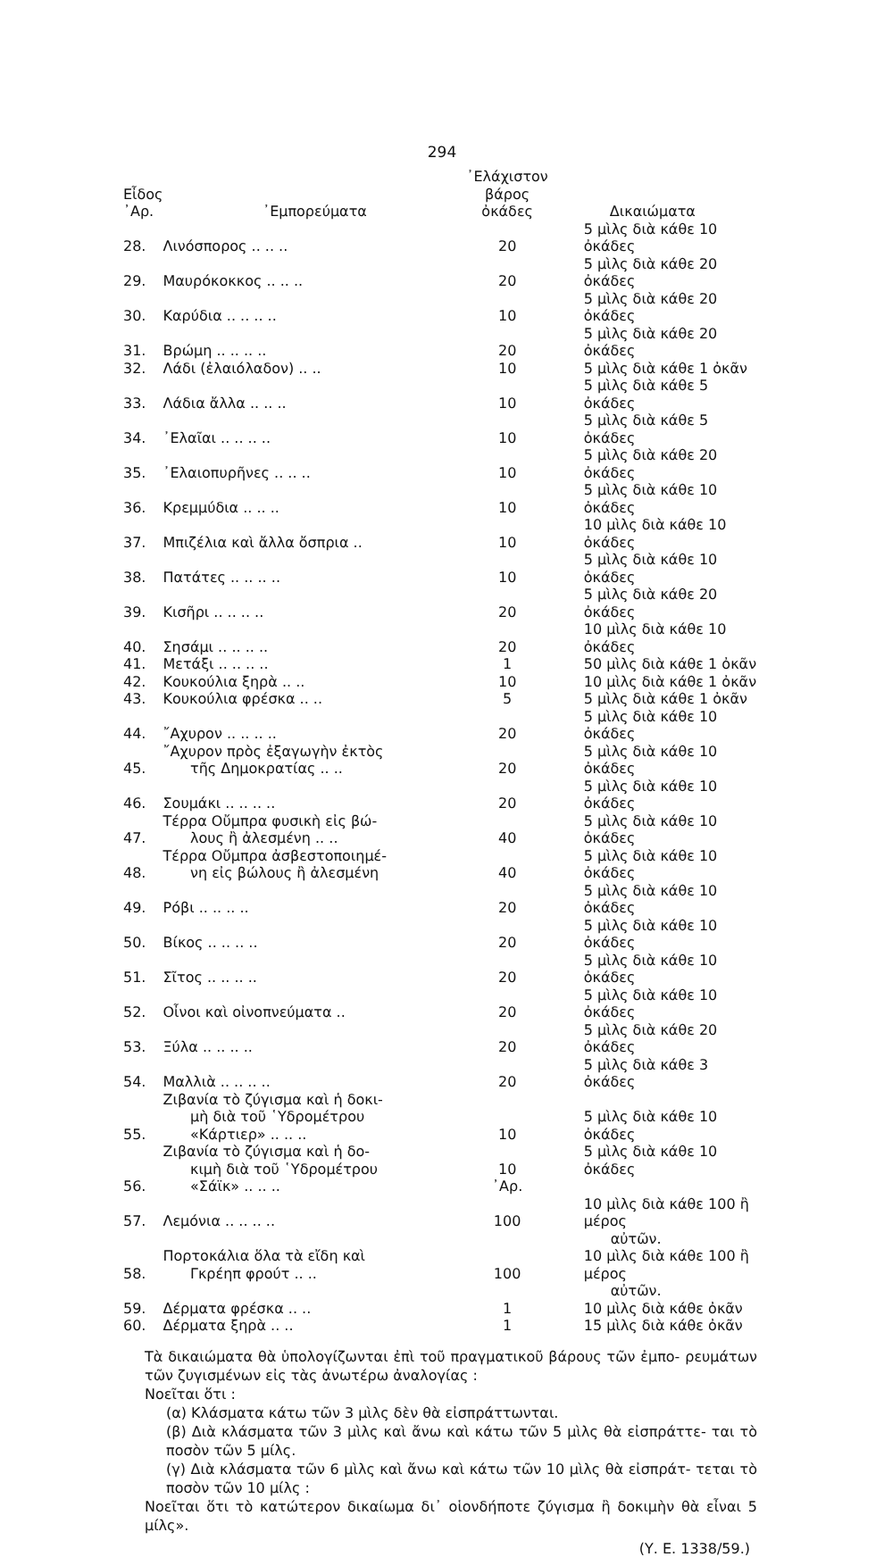294
| Εἶδος ᾿Αρ. | ᾿Εμπορεύματα | ᾿Ελάχιστον βάρος ὀκάδες | Δικαιώματα |
| --- | --- | --- | --- |
| 28. | Λινόσπορος .. .. .. | 20 | 5 μὶλς διὰ κάθε 10 ὀκάδες |
| 29. | Μαυρόκοκκος .. .. .. | 20 | 5 μὶλς διὰ κάθε 20 ὀκάδες |
| 30. | Καρύδια .. .. .. .. | 10 | 5 μὶλς διὰ κάθε 20 ὀκάδες |
| 31. | Βρώμη .. .. .. .. | 20 | 5 μὶλς διὰ κάθε 20 ὀκάδες |
| 32. | Λάδι (ἐλαιόλαδον) .. .. | 10 | 5 μὶλς διὰ κάθε 1 ὀκᾶν |
| 33. | Λάδια ἄλλα .. .. .. | 10 | 5 μὶλς διὰ κάθε 5 ὀκάδες |
| 34. | ᾿Ελαῖαι .. .. .. .. | 10 | 5 μὶλς διὰ κάθε 5 ὀκάδες |
| 35. | ᾿Ελαιοπυρῆνες .. .. .. | 10 | 5 μὶλς διὰ κάθε 20 ὀκάδες |
| 36. | Κρεμμύδια .. .. .. | 10 | 5 μὶλς διὰ κάθε 10 ὀκάδες |
| 37. | Μπιζέλια καὶ ἄλλα ὄσπρια .. | 10 | 10 μὶλς διὰ κάθε 10 ὀκάδες |
| 38. | Πατάτες .. .. .. .. | 10 | 5 μὶλς διὰ κάθε 10 ὀκάδες |
| 39. | Κισῆρι .. .. .. .. | 20 | 5 μὶλς διὰ κάθε 20 ὀκάδες |
| 40. | Σησάμι .. .. .. .. | 20 | 10 μὶλς διὰ κάθε 10 ὀκάδες |
| 41. | Μετάξι .. .. .. .. | 1 | 50 μὶλς διὰ κάθε 1 ὀκᾶν |
| 42. | Κουκούλια ξηρὰ .. .. | 10 | 10 μὶλς διὰ κάθε 1 ὀκᾶν |
| 43. | Κουκούλια φρέσκα .. .. | 5 | 5 μὶλς διὰ κάθε 1 ὀκᾶν |
| 44. | ῎Αχυρον .. .. .. .. | 20 | 5 μὶλς διὰ κάθε 10 ὀκάδες |
| 45. | ῎Αχυρον πρὸς ἐξαγωγὴν ἐκτὸς τῆς Δημοκρατίας .. .. | 20 | 5 μὶλς διὰ κάθε 10 ὀκάδες |
| 46. | Σουμάκι .. .. .. .. | 20 | 5 μὶλς διὰ κάθε 10 ὀκάδες |
| 47. | Τέρρα Οὔμπρα φυσικὴ εἰς βώ- λους ἢ ἀλεσμένη .. .. | 40 | 5 μὶλς διὰ κάθε 10 ὀκάδες |
| 48. | Τέρρα Οὔμπρα ἀσβεστοποιημέ- νη εἰς βώλους ἢ ἀλεσμένη | 40 | 5 μὶλς διὰ κάθε 10 ὀκάδες |
| 49. | Ρόβι .. .. .. .. | 20 | 5 μὶλς διὰ κάθε 10 ὀκάδες |
| 50. | Βίκος .. .. .. .. | 20 | 5 μὶλς διὰ κάθε 10 ὀκάδες |
| 51. | Σῖτος .. .. .. .. | 20 | 5 μὶλς διὰ κάθε 10 ὀκάδες |
| 52. | Οἶνοι καὶ οἰνοπνεύματα .. | 20 | 5 μὶλς διὰ κάθε 10 ὀκάδες |
| 53. | Ξύλα .. .. .. .. | 20 | 5 μὶλς διὰ κάθε 20 ὀκάδες |
| 54. | Μαλλιὰ .. .. .. .. | 20 | 5 μὶλς διὰ κάθε 3 ὀκάδες |
| 55. | Ζιβανία τὸ ζύγισμα καὶ ἡ δοκι- μὴ διὰ τοῦ ῾Υδρομέτρου «Κάρτιερ» .. .. .. | 10 | 5 μὶλς διὰ κάθε 10 ὀκάδες |
| 56. | Ζιβανία τὸ ζύγισμα καὶ ἡ δο- κιμὴ διὰ τοῦ ῾Υδρομέτρου «Σάϊκ» .. .. .. | 10 ᾿Αρ. | 5 μὶλς διὰ κάθε 10 ὀκάδες |
| 57. | Λεμόνια .. .. .. .. | 100 | 10 μὶλς διὰ κάθε 100 ἢ μέρος |
| | | | αὐτῶν. |
| 58. | Πορτοκάλια ὅλα τὰ εἴδη καὶ Γκρέηπ φρούτ .. .. | 100 | 10 μὶλς διὰ κάθε 100 ἢ μέρος |
| | | | αὐτῶν. |
| 59. | Δέρματα φρέσκα .. .. | 1 | 10 μὶλς διὰ κάθε ὀκᾶν |
| 60. | Δέρματα ξηρὰ .. .. | 1 | 15 μὶλς διὰ κάθε ὀκᾶν |
Τὰ δικαιώματα θὰ ὑπολογίζωνται ἐπὶ τοῦ πραγματικοῦ βάρους τῶν ἐμπο- ρευμάτων τῶν ζυγισμένων εἰς τὰς ἀνωτέρω ἀναλογίας :
Νοεῖται ὅτι :
(α) Κλάσματα κάτω τῶν 3 μὶλς δὲν θὰ εἰσπράττωνται.
(β) Διὰ κλάσματα τῶν 3 μὶλς καὶ ἄνω καὶ κάτω τῶν 5 μὶλς θὰ εἰσπράττε- ται τὸ ποσὸν τῶν 5 μίλς.
(γ) Διὰ κλάσματα τῶν 6 μὶλς καὶ ἄνω καὶ κάτω τῶν 10 μὶλς θὰ εἰσπράτ- τεται τὸ ποσὸν τῶν 10 μίλς :
Νοεῖται ὅτι τὸ κατώτερον δικαίωμα δι᾿ οἱονδήποτε ζύγισμα ἢ δοκιμὴν θὰ εἶναι 5 μίλς».
(Υ. Ε. 1338/59.)